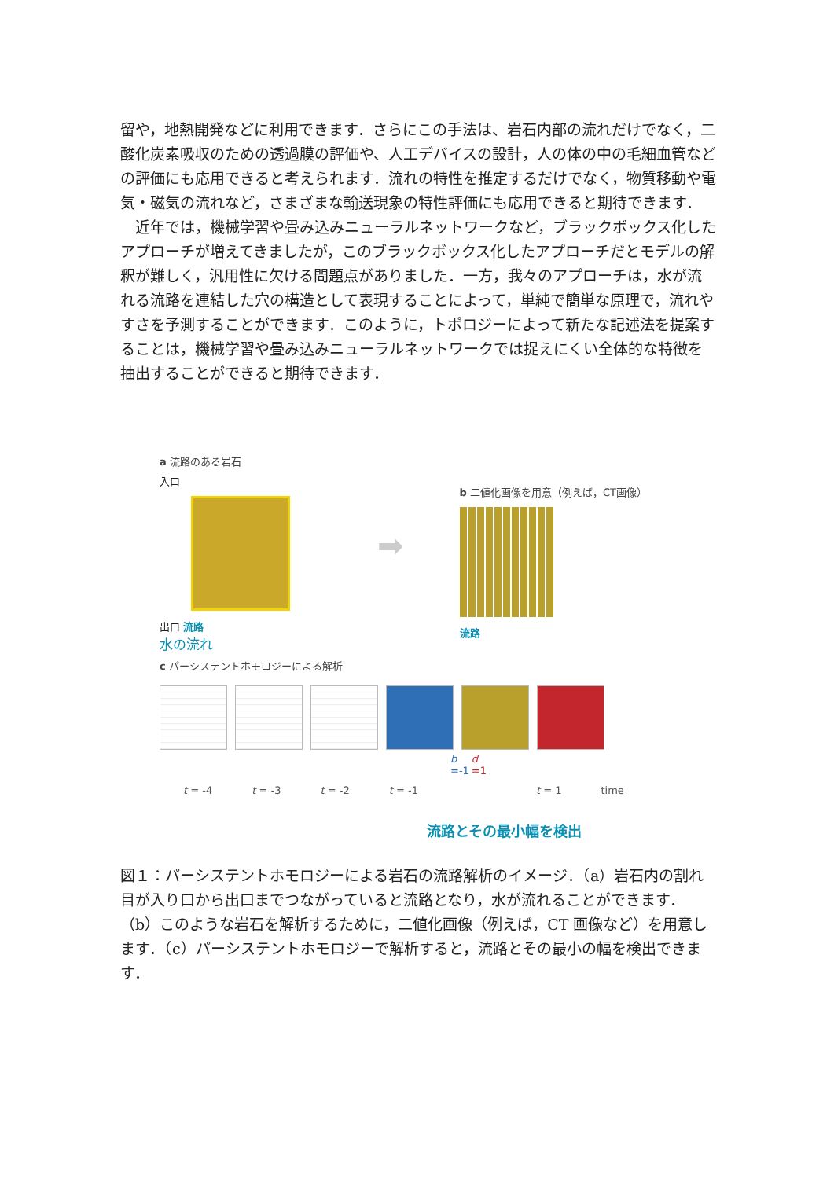留や，地熱開発などに利用できます．さらにこの手法は、岩石内部の流れだけでなく，二酸化炭素吸収のための透過膜の評価や、人工デバイスの設計，人の体の中の毛細血管などの評価にも応用できると考えられます．流れの特性を推定するだけでなく，物質移動や電気・磁気の流れなど，さまざまな輸送現象の特性評価にも応用できると期待できます．
　近年では，機械学習や畳み込みニューラルネットワークなど，ブラックボックス化したアプローチが増えてきましたが，このブラックボックス化したアプローチだとモデルの解釈が難しく，汎用性に欠ける問題点がありました．一方，我々のアプローチは，水が流れる流路を連結した穴の構造として表現することによって，単純で簡単な原理で，流れやすさを予測することができます．このように，トポロジーによって新たな記述法を提案することは，機械学習や畳み込みニューラルネットワークでは捉えにくい全体的な特徴を抽出することができると期待できます．
a 流路のある岩石
入口
出口 流路
水の流れ
➡
b 二値化画像を用意（例えば，CT画像）
流路
c パーシステントホモロジーによる解析
b =-1 d =1
t = -4 t = -3 t = -2 t = -1 t = 1 time
流路とその最小幅を検出
図１：パーシステントホモロジーによる岩石の流路解析のイメージ．（a）岩石内の割れ目が入り口から出口までつながっていると流路となり，水が流れることができます．（b）このような岩石を解析するために，二値化画像（例えば，CT 画像など）を用意します．（c）パーシステントホモロジーで解析すると，流路とその最小の幅を検出できます．